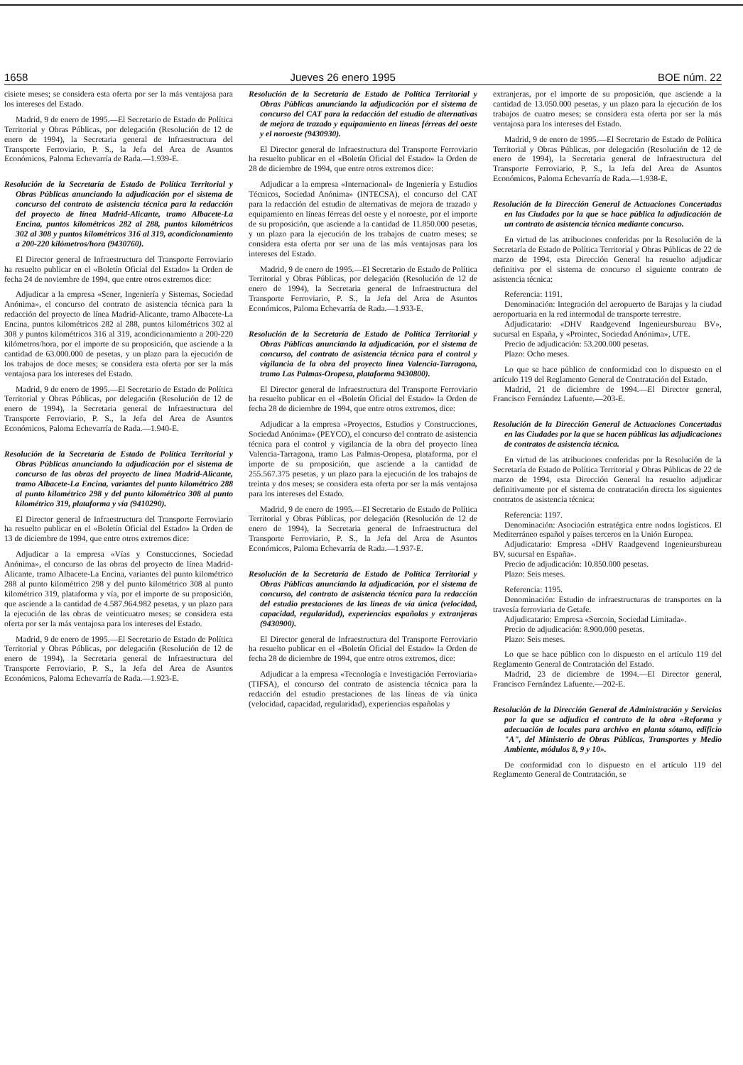1658 Jueves 26 enero 1995 BOE núm. 22
cisiete meses; se considera esta oferta por ser la más ventajosa para los intereses del Estado.
Madrid, 9 de enero de 1995.—El Secretario de Estado de Política Territorial y Obras Públicas, por delegación (Resolución de 12 de enero de 1994), la Secretaria general de Infraestructura del Transporte Ferroviario, P. S., la Jefa del Area de Asuntos Económicos, Paloma Echevarría de Rada.—1.939-E.
Resolución de la Secretaría de Estado de Política Territorial y Obras Públicas anunciando la adjudicación por el sistema de concurso del contrato de asistencia técnica para la redacción del proyecto de línea Madrid-Alicante, tramo Albacete-La Encina, puntos kilométricos 282 al 288, puntos kilométricos 302 al 308 y puntos kilométricos 316 al 319, acondicionamiento a 200-220 kilómetros/hora (9430760).
El Director general de Infraestructura del Transporte Ferroviario ha resuelto publicar en el «Boletín Oficial del Estado» la Orden de fecha 24 de noviembre de 1994, que entre otros extremos dice:
Adjudicar a la empresa «Sener, Ingeniería y Sistemas, Sociedad Anónima», el concurso del contrato de asistencia técnica para la redacción del proyecto de línea Madrid-Alicante, tramo Albacete-La Encina, puntos kilométricos 282 al 288, puntos kilométricos 302 al 308 y puntos kilométricos 316 al 319, acondicionamiento a 200-220 kilómetros/hora, por el importe de su proposición, que asciende a la cantidad de 63.000.000 de pesetas, y un plazo para la ejecución de los trabajos de doce meses; se considera esta oferta por ser la más ventajosa para los intereses del Estado.
Madrid, 9 de enero de 1995.—El Secretario de Estado de Política Territorial y Obras Públicas, por delegación (Resolución de 12 de enero de 1994), la Secretaria general de Infraestructura del Transporte Ferroviario, P. S., la Jefa del Area de Asuntos Económicos, Paloma Echevarría de Rada.—1.940-E.
Resolución de la Secretaría de Estado de Política Territorial y Obras Públicas anunciando la adjudicación por el sistema de concurso de las obras del proyecto de línea Madrid-Alicante, tramo Albacete-La Encina, variantes del punto kilométrico 288 al punto kilométrico 298 y del punto kilométrico 308 al punto kilométrico 319, plataforma y vía (9410290).
El Director general de Infraestructura del Transporte Ferroviario ha resuelto publicar en el «Boletín Oficial del Estado» la Orden de 13 de diciembre de 1994, que entre otros extremos dice:
Adjudicar a la empresa «Vías y Constucciones, Sociedad Anónima», el concurso de las obras del proyecto de línea Madrid-Alicante, tramo Albacete-La Encina, variantes del punto kilométrico 288 al punto kilométrico 298 y del punto kilométrico 308 al punto kilométrico 319, plataforma y vía, por el importe de su proposición, que asciende a la cantidad de 4.587.964.982 pesetas, y un plazo para la ejecución de las obras de veinticuatro meses; se considera esta oferta por ser la más ventajosa para los intereses del Estado.
Madrid, 9 de enero de 1995.—El Secretario de Estado de Política Territorial y Obras Públicas, por delegación (Resolución de 12 de enero de 1994), la Secretaria general de Infraestructura del Transporte Ferroviario, P. S., la Jefa del Area de Asuntos Económicos, Paloma Echevarría de Rada.—1.923-E.
Resolución de la Secretaría de Estado de Política Territorial y Obras Públicas anunciando la adjudicación por el sistema de concurso del CAT para la redacción del estudio de alternativas de mejora de trazado y equipamiento en líneas férreas del oeste y el noroeste (9430930).
El Director general de Infraestructura del Transporte Ferroviario ha resuelto publicar en el «Boletín Oficial del Estado» la Orden de 28 de diciembre de 1994, que entre otros extremos dice:
Adjudicar a la empresa «Internacional» de Ingeniería y Estudios Técnicos, Sociedad Anónima» (INTECSA), el concurso del CAT para la redacción del estudio de alternativas de mejora de trazado y equipamiento en líneas férreas del oeste y el noroeste, por el importe de su proposición, que asciende a la cantidad de 11.850.000 pesetas, y un plazo para la ejecución de los trabajos de cuatro meses; se considera esta oferta por ser una de las más ventajosas para los intereses del Estado.
Madrid, 9 de enero de 1995.—El Secretario de Estado de Política Territorial y Obras Públicas, por delegación (Resolución de 12 de enero de 1994), la Secretaria general de Infraestructura del Transporte Ferroviario, P. S., la Jefa del Area de Asuntos Económicos, Paloma Echevarría de Rada.—1.933-E.
Resolución de la Secretaría de Estado de Política Territorial y Obras Públicas anunciando la adjudicación, por el sistema de concurso, del contrato de asistencia técnica para el control y vigilancia de la obra del proyecto línea Valencia-Tarragona, tramo Las Palmas-Oropesa, plataforma 9430800).
El Director general de Infraestructura del Transporte Ferroviario ha resuelto publicar en el «Boletín Oficial del Estado» la Orden de fecha 28 de diciembre de 1994, que entre otros extremos, dice:
Adjudicar a la empresa «Proyectos, Estudios y Construcciones, Sociedad Anónima» (PEYCO), el concurso del contrato de asistencia técnica para el control y vigilancia de la obra del proyecto línea Valencia-Tarragona, tramo Las Palmas-Oropesa, plataforma, por el importe de su proposición, que asciende a la cantidad de 255.567.375 pesetas, y un plazo para la ejecución de los trabajos de treinta y dos meses; se considera esta oferta por ser la más ventajosa para los intereses del Estado.
Madrid, 9 de enero de 1995.—El Secretario de Estado de Política Territorial y Obras Públicas, por delegación (Resolución de 12 de enero de 1994), la Secretaria general de Infraestructura del Transporte Ferroviario, P. S., la Jefa del Area de Asuntos Económicos, Paloma Echevarría de Rada.—1.937-E.
Resolución de la Secretaría de Estado de Política Territorial y Obras Públicas anunciando la adjudicación, por el sistema de concurso, del contrato de asistencia técnica para la redacción del estudio prestaciones de las líneas de vía única (velocidad, capacidad, regularidad), experiencias españolas y extranjeras (9430900).
El Director general de Infraestructura del Transporte Ferroviario ha resuelto publicar en el «Boletín Oficial del Estado» la Orden de fecha 28 de diciembre de 1994, que entre otros extremos, dice:
Adjudicar a la empresa «Tecnología e Investigación Ferroviaria» (TIFSA), el concurso del contrato de asistencia técnica para la redacción del estudio prestaciones de las líneas de vía única (velocidad, capacidad, regularidad), experiencias españolas y
extranjeras, por el importe de su proposición, que asciende a la cantidad de 13.050.000 pesetas, y un plazo para la ejecución de los trabajos de cuatro meses; se considera esta oferta por ser la más ventajosa para los intereses del Estado.
Madrid, 9 de enero de 1995.—El Secretario de Estado de Política Territorial y Obras Públicas, por delegación (Resolución de 12 de enero de 1994), la Secretaria general de Infraestructura del Transporte Ferroviario, P. S., la Jefa del Area de Asuntos Económicos, Paloma Echevarría de Rada.—1.938-E.
Resolución de la Dirección General de Actuaciones Concertadas en las Ciudades por la que se hace pública la adjudicación de un contrato de asistencia técnica mediante concurso.
En virtud de las atribuciones conferidas por la Resolución de la Secretaría de Estado de Política Territorial y Obras Públicas de 22 de marzo de 1994, esta Dirección General ha resuelto adjudicar definitiva por el sistema de concurso el siguiente contrato de asistencia técnica:
Referencia: 1191.
Denominación: Integración del aeropuerto de Barajas y la ciudad aeroportuaria en la red intermodal de transporte terrestre.
Adjudicatario: «DHV Raadgevend Ingenieursbureau BV», sucursal en España, y «Prointec, Sociedad Anónima», UTE.
Precio de adjudicación: 53.200.000 pesetas.
Plazo: Ocho meses.
Lo que se hace público de conformidad con lo dispuesto en el artículo 119 del Reglamento General de Contratación del Estado.
Madrid, 21 de diciembre de 1994.—El Director general, Francisco Fernández Lafuente.—203-E.
Resolución de la Dirección General de Actuaciones Concertadas en las Ciudades por la que se hacen públicas las adjudicaciones de contratos de asistencia técnica.
En virtud de las atribuciones conferidas por la Resolución de la Secretaría de Estado de Política Territorial y Obras Públicas de 22 de marzo de 1994, esta Dirección General ha resuelto adjudicar definitivamente por el sistema de contratación directa los siguientes contratos de asistencia técnica:
Referencia: 1197.
Denominación: Asociación estratégica entre nodos logísticos. El Mediterráneo español y países terceros en la Unión Europea.
Adjudicatario: Empresa «DHV Raadgevend Ingenieursbureau BV, sucursal en España».
Precio de adjudicación: 10.850.000 pesetas.
Plazo: Seis meses.
Referencia: 1195.
Denominación: Estudio de infraestructuras de transportes en la travesía ferroviaria de Getafe.
Adjudicatario: Empresa «Sercoin, Sociedad Limitada».
Precio de adjudicación: 8.900.000 pesetas.
Plazo: Seis meses.
Lo que se hace público con lo dispuesto en el artículo 119 del Reglamento General de Contratación del Estado.
Madrid, 23 de diciembre de 1994.—El Director general, Francisco Fernández Lafuente.—202-E.
Resolución de la Dirección General de Administración y Servicios por la que se adjudica el contrato de la obra «Reforma y adecuación de locales para archivo en planta sótano, edificio "A", del Ministerio de Obras Públicas, Transportes y Medio Ambiente, módulos 8, 9 y 10».
De conformidad con lo dispuesto en el artículo 119 del Reglamento General de Contratación, se